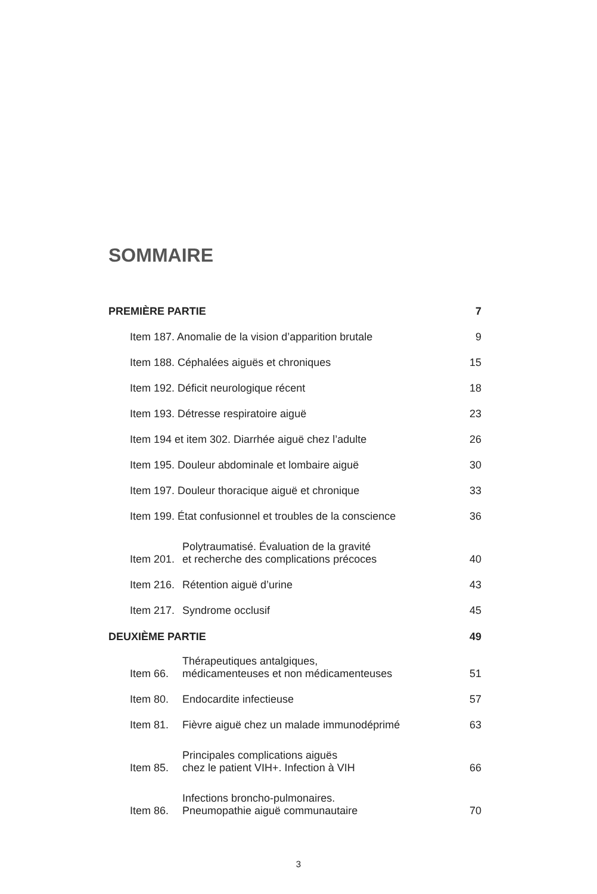SOMMAIRE
| PREMIÈRE PARTIE | | 7 |
| Item 187. Anomalie de la vision d’apparition brutale | | 9 |
| Item 188. Céphalées aiguës et chroniques | | 15 |
| Item 192. Déficit neurologique récent | | 18 |
| Item 193. Détresse respiratoire aiguë | | 23 |
| Item 194 et item 302. Diarrhée aiguë chez l’adulte | | 26 |
| Item 195. Douleur abdominale et lombaire aiguë | | 30 |
| Item 197. Douleur thoracique aiguë et chronique | | 33 |
| Item 199. État confusionnel et troubles de la conscience | | 36 |
| Item 201. | Polytraumatisé. Évaluation de la gravité et recherche des complications précoces | 40 |
| Item 216. | Rétention aiguë d’urine | 43 |
| Item 217. | Syndrome occlusif | 45 |
| DEUXIÈME PARTIE | | 49 |
| Item 66. | Thérapeutiques antalgiques, médicamenteuses et non médicamenteuses | 51 |
| Item 80. | Endocardite infectieuse | 57 |
| Item 81. | Fièvre aiguë chez un malade immunodéprimé | 63 |
| Item 85. | Principales complications aiguës chez le patient VIH+. Infection à VIH | 66 |
| Item 86. | Infections broncho-pulmonaires. Pneumopathie aiguë communautaire | 70 |
3